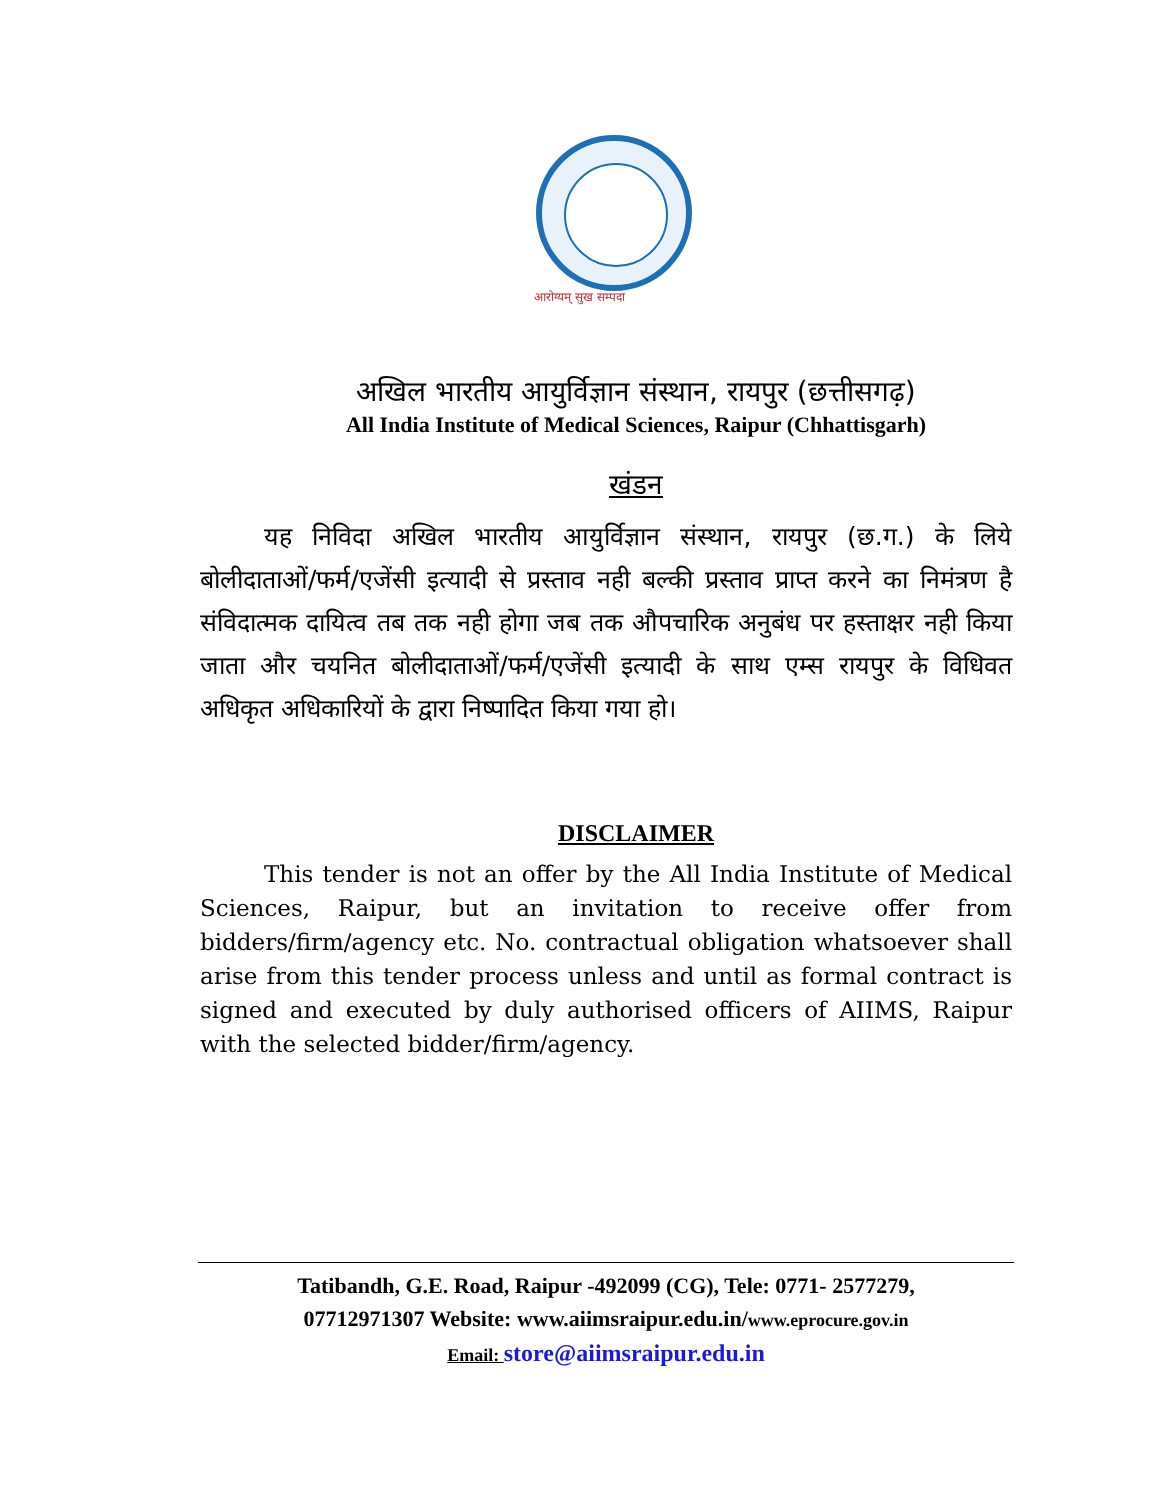आरोग्यम् सुख सम्पदा
अखिल भारतीय आयुर्विज्ञान संस्थान, रायपुर (छत्तीसगढ़)
All India Institute of Medical Sciences, Raipur (Chhattisgarh)
खंडन
यह निविदा अखिल भारतीय आयुर्विज्ञान संस्थान, रायपुर (छ.ग.) के लिये बोलीदाताओं/फर्म/एजेंसी इत्यादी से प्रस्ताव नही बल्की प्रस्ताव प्राप्त करने का निमंत्रण है संविदात्मक दायित्व तब तक नही होगा जब तक औपचारिक अनुबंध पर हस्ताक्षर नही किया जाता और चयनित बोलीदाताओं/फर्म/एजेंसी इत्यादी के साथ एम्स रायपुर के विधिवत अधिकृत अधिकारियों के द्वारा निष्पादित किया गया हो।
DISCLAIMER
This tender is not an offer by the All India Institute of Medical Sciences, Raipur, but an invitation to receive offer from bidders/firm/agency etc. No. contractual obligation whatsoever shall arise from this tender process unless and until as formal contract is signed and executed by duly authorised officers of AIIMS, Raipur with the selected bidder/firm/agency.
Tatibandh, G.E. Road, Raipur -492099 (CG), Tele: 0771- 2577279,
07712971307 Website: www.aiimsraipur.edu.in/www.eprocure.gov.in
Email: store@aiimsraipur.edu.in